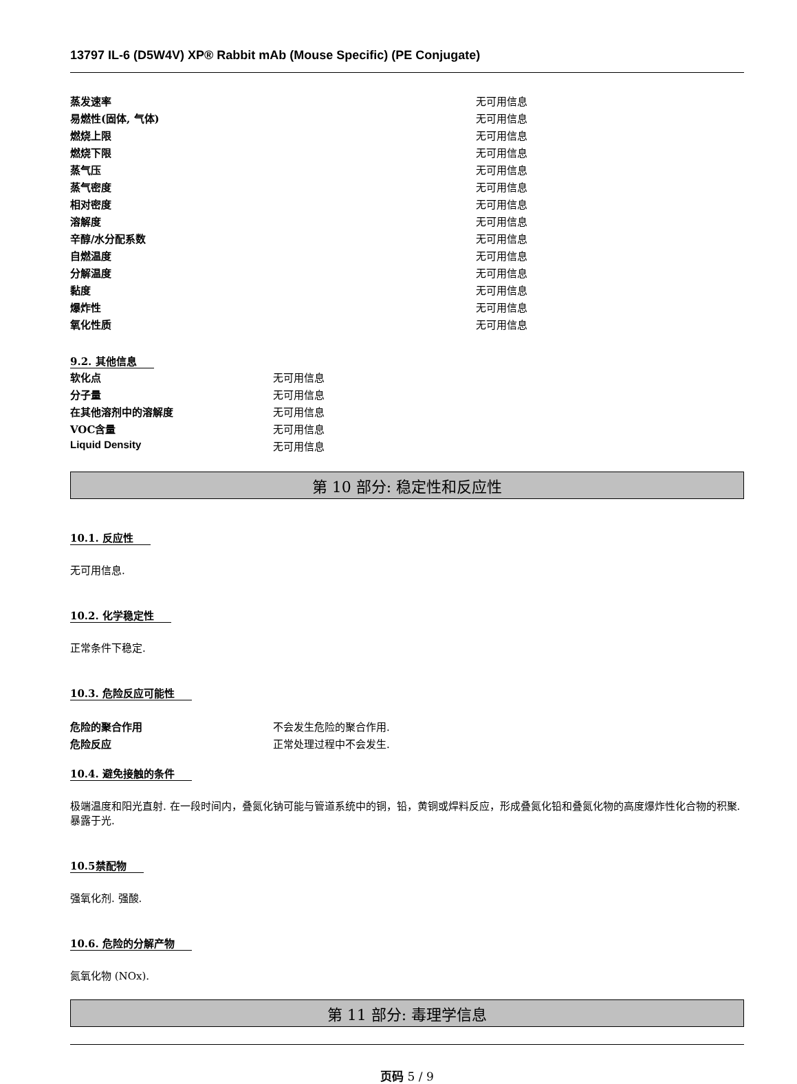13797 IL-6 (D5W4V) XP® Rabbit mAb (Mouse Specific) (PE Conjugate)
| 蒸发速率 | 无可用信息 |
| 易燃性(固体, 气体) | 无可用信息 |
| 燃烧上限 | 无可用信息 |
| 燃烧下限 | 无可用信息 |
| 蒸气压 | 无可用信息 |
| 蒸气密度 | 无可用信息 |
| 相对密度 | 无可用信息 |
| 溶解度 | 无可用信息 |
| 辛醇/水分配系数 | 无可用信息 |
| 自燃温度 | 无可用信息 |
| 分解温度 | 无可用信息 |
| 黏度 | 无可用信息 |
| 爆炸性 | 无可用信息 |
| 氧化性质 | 无可用信息 |
9.2. 其他信息
| 软化点 | 无可用信息 |
| 分子量 | 无可用信息 |
| 在其他溶剂中的溶解度 | 无可用信息 |
| VOC含量 | 无可用信息 |
| Liquid Density | 无可用信息 |
第 10 部分: 稳定性和反应性
10.1. 反应性
无可用信息.
10.2. 化学稳定性
正常条件下稳定.
10.3. 危险反应可能性
| 危险的聚合作用 | 不会发生危险的聚合作用. |
| 危险反应 | 正常处理过程中不会发生. |
10.4. 避免接触的条件
极端温度和阳光直射. 在一段时间内，叠氮化钠可能与管道系统中的铜，铅，黄铜或焊料反应，形成叠氮化铅和叠氮化物的高度爆炸性化合物的积聚. 暴露于光.
10.5禁配物
强氧化剂. 强酸.
10.6. 危险的分解产物
氮氧化物 (NOx).
第 11 部分: 毒理学信息
页码 5 / 9